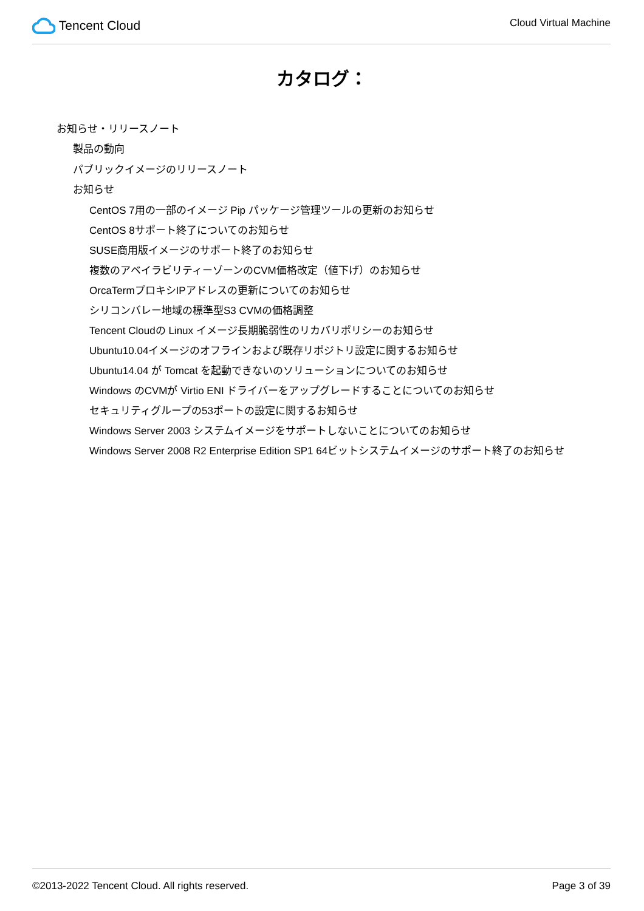Tencent Cloud
Cloud Virtual Machine
カタログ：
お知らせ・リリースノート
製品の動向
パブリックイメージのリリースノート
お知らせ
CentOS 7用の一部のイメージ Pip パッケージ管理ツールの更新のお知らせ
CentOS 8サポート終了についてのお知らせ
SUSE商用版イメージのサポート終了のお知らせ
複数のアベイラビリティーゾーンのCVM価格改定（値下げ）のお知らせ
OrcaTermプロキシIPアドレスの更新についてのお知らせ
シリコンバレー地域の標準型S3 CVMの価格調整
Tencent Cloudの Linux イメージ長期脆弱性のリカバリポリシーのお知らせ
Ubuntu10.04イメージのオフラインおよび既存リポジトリ設定に関するお知らせ
Ubuntu14.04 が Tomcat を起動できないのソリューションについてのお知らせ
Windows のCVMが Virtio ENI ドライバーをアップグレードすることについてのお知らせ
セキュリティグループの53ポートの設定に関するお知らせ
Windows Server 2003 システムイメージをサポートしないことについてのお知らせ
Windows Server 2008 R2 Enterprise Edition SP1 64ビットシステムイメージのサポート終了のお知らせ
©2013-2022 Tencent Cloud. All rights reserved. Page 3 of 39